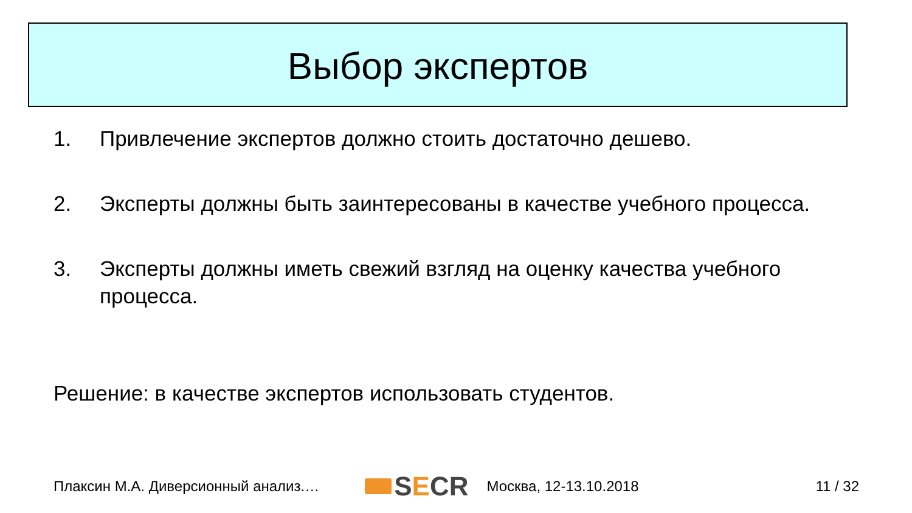Выбор экспертов
1. Привлечение экспертов должно стоить достаточно дешево.
2. Эксперты должны быть заинтересованы в качестве учебного процесса.
3. Эксперты должны иметь свежий взгляд на оценку качества учебного процесса.
Решение: в качестве экспертов использовать студентов.
Плаксин М.А. Диверсионный анализ.… S E CR Москва, 12-13.10.2018 11 / 32